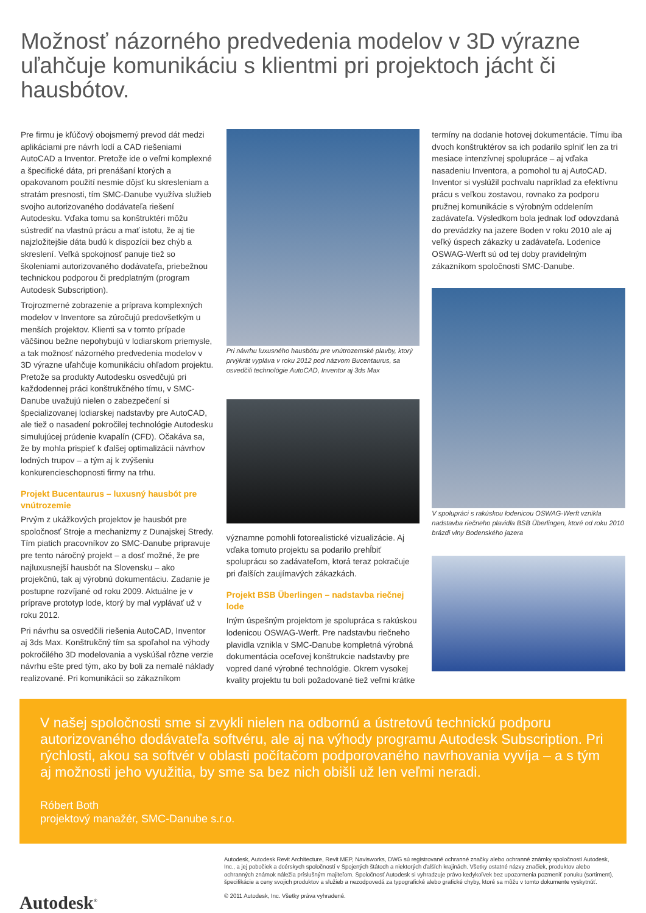Možnosť názorného predvedenia modelov v 3D výrazne uľahčuje komunikáciu s klientmi pri projektoch jácht či hausbótov.
Pre firmu je kľúčový obojsmerný prevod dát medzi aplikáciami pre návrh lodí a CAD riešeniami AutoCAD a Inventor. Pretože ide o veľmi komplexné a špecifické dáta, pri prenášaní ktorých a opakovanom použití nesmie dôjsť ku skresleniam a stratám presnosti, tím SMC-Danube využíva služieb svojho autorizovaného dodávateľa riešení Autodesku. Vďaka tomu sa konštruktéri môžu sústrediť na vlastnú prácu a mať istotu, že aj tie najzložitejšie dáta budú k dispozícii bez chýb a skreslení. Veľká spokojnosť panuje tiež so školeniami autorizovaného dodávateľa, priebežnou technickou podporou či predplatným (program Autodesk Subscription).
Trojrozmerné zobrazenie a príprava komplexných modelov v Inventore sa zúročujú predovšetkým u menších projektov. Klienti sa v tomto prípade väčšinou bežne nepohybujú v lodiarskom priemysle, a tak možnosť názorného predvedenia modelov v 3D výrazne uľahčuje komunikáciu ohľadom projektu. Pretože sa produkty Autodesku osvedčujú pri každodennej práci konštrukčného tímu, v SMC-Danube uvažujú nielen o zabezpečení si špecializovanej lodiarskej nadstavby pre AutoCAD, ale tiež o nasadení pokročilej technológie Autodesku simulujúcej prúdenie kvapalín (CFD). Očakáva sa, že by mohla prispieť k ďalšej optimalizácii návrhov lodných trupov – a tým aj k zvýšeniu konkurencieschopnosti firmy na trhu.
Projekt Bucentaurus – luxusný hausbót pre vnútrozemie
Prvým z ukážkových projektov je hausbót pre spoločnosť Stroje a mechanizmy z Dunajskej Stredy. Tím piatich pracovníkov zo SMC-Danube pripravuje pre tento náročný projekt – a dosť možné, že pre najluxusnejší hausbót na Slovensku – ako projekčnú, tak aj výrobnú dokumentáciu. Zadanie je postupne rozvíjané od roku 2009. Aktuálne je v príprave prototyp lode, ktorý by mal vyplávať už v roku 2012.
Pri návrhu sa osvedčili riešenia AutoCAD, Inventor aj 3ds Max. Konštrukčný tím sa spoľahol na výhody pokročilého 3D modelovania a vyskúšal rôzne verzie návrhu ešte pred tým, ako by boli za nemalé náklady realizované. Pri komunikácii so zákazníkom
Pri návrhu luxusného hausbótu pre vnútrozemské plavby, ktorý prvýkrát vypláva v roku 2012 pod názvom Bucentaurus, sa osvedčili technológie AutoCAD, Inventor aj 3ds Max
významne pomohli fotorealistické vizualizácie. Aj vďaka tomuto projektu sa podarilo prehĺbiť spoluprácu so zadávateľom, ktorá teraz pokračuje pri ďalších zaujímavých zákazkách.
Projekt BSB Überlingen – nadstavba riečnej lode
Iným úspešným projektom je spolupráca s rakúskou lodenicou OSWAG-Werft. Pre nadstavbu riečneho plavidla vznikla v SMC-Danube kompletná výrobná dokumentácia oceľovej konštrukcie nadstavby pre vopred dané výrobné technológie. Okrem vysokej kvality projektu tu boli požadované tiež veľmi krátke
termíny na dodanie hotovej dokumentácie. Tímu iba dvoch konštruktérov sa ich podarilo splniť len za tri mesiace intenzívnej spolupráce – aj vďaka nasadeniu Inventora, a pomohol tu aj AutoCAD. Inventor si vyslúžil pochvalu napríklad za efektívnu prácu s veľkou zostavou, rovnako za podporu pružnej komunikácie s výrobným oddelením zadávateľa. Výsledkom bola jednak loď odovzdaná do prevádzky na jazere Boden v roku 2010 ale aj veľký úspech zákazky u zadávateľa. Lodenice OSWAG-Werft sú od tej doby pravidelným zákazníkom spoločnosti SMC-Danube.
V spolupráci s rakúskou lodenicou OSWAG-Werft vznikla nadstavba riečneho plavidla BSB Überlingen, ktoré od roku 2010 brázdi vlny Bodenského jazera
V našej spoločnosti sme si zvykli nielen na odbornú a ústretovú technickú podporu autorizovaného dodávateľa softvéru, ale aj na výhody programu Autodesk Subscription. Pri rýchlosti, akou sa softvér v oblasti počítačom podporovaného navrhovania vyvíja – a s tým aj možnosti jeho využitia, by sme sa bez nich obišli už len veľmi neradi.
Róbert Both
projektový manažér, SMC-Danube s.r.o.
Autodesk<sup>®</sup>
Autodesk, Autodesk Revit Architecture, Revit MEP, Navisworks, DWG sú registrované ochranné značky alebo ochranné známky spoločnosti Autodesk, Inc., a jej pobočiek a dcérskych spoločností v Spojených štátoch a niektorých ďalších krajinách. Všetky ostatné názvy značiek, produktov alebo ochranných známok náležia príslušným majiteľom. Spoločnosť Autodesk si vyhradzuje právo kedykoľvek bez upozornenia pozmeniť ponuku (sortiment), špecifikácie a ceny svojich produktov a služieb a nezodpovedá za typografické alebo grafické chyby, ktoré sa môžu v tomto dokumente vyskytnúť.
© 2011 Autodesk, Inc. Všetky práva vyhradené.